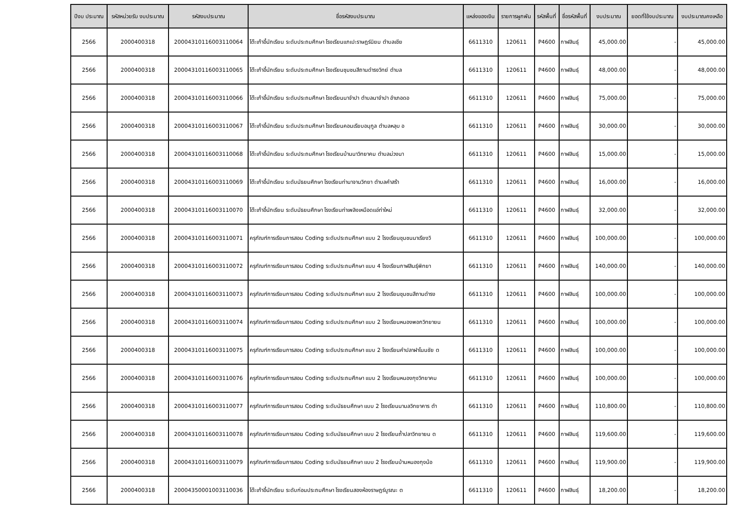| ปีงบ ประมาณ | รหัสหน่วยรับ งบประมาณ | รหัสงบประมาณ | ชื่อรหัสงบประมาณ | แหล่งของเงิน | รายการผูกพัน | รหัสพื้นที่ | ชื่อรหัสพื้นที่ | งบประมาณ | ยอดที่ใช้งบประมาณ | งบประมาณคงเหลือ |
| --- | --- | --- | --- | --- | --- | --- | --- | --- | --- | --- |
| 2566 | 2000400318 | 20004310116003110064 | โต๊ะเก้าอี้นักเรียน ระดับประถมศึกษา โรงเรียนแกเปะราษฎร์นิยม ตำบลเชีย | 6611310 | 120611 | P4600 | กาฬสินธุ์ | 45,000.00 | - | 45,000.00 |
| 2566 | 2000400318 | 20004310116003110065 | โต๊ะเก้าอี้นักเรียน ระดับประถมศึกษา โรงเรียนชุมชนสีถานดำรงวิทย์ ตำบล | 6611310 | 120611 | P4600 | กาฬสินธุ์ | 48,000.00 | - | 48,000.00 |
| 2566 | 2000400318 | 20004310116003110066 | โต๊ะเก้าอี้นักเรียน ระดับประถมศึกษา โรงเรียนนาจำปา ตำบลนาจำปา อำเภอดอ | 6611310 | 120611 | P4600 | กาฬสินธุ์ | 75,000.00 | - | 75,000.00 |
| 2566 | 2000400318 | 20004310116003110067 | โต๊ะเก้าอี้นักเรียน ระดับประถมศึกษา โรงเรียนคอนเรียบอนุกูล ตำบลหลุบ อ | 6611310 | 120611 | P4600 | กาฬสินธุ์ | 30,000.00 | - | 30,000.00 |
| 2566 | 2000400318 | 20004310116003110068 | โต๊ะเก้าอี้นักเรียน ระดับประถมศึกษา โรงเรียนบ้านนาวิทยาคม ตำบลม่วงนา | 6611310 | 120611 | P4600 | กาฬสินธุ์ | 15,000.00 | - | 15,000.00 |
| 2566 | 2000400318 | 20004310116003110069 | โต๊ะเก้าอี้นักเรียน ระดับมัธยมศึกษา โรงเรียนท่านาจานวิทยา ตำบลคำสร้า | 6611310 | 120611 | P4600 | กาฬสินธุ์ | 16,000.00 | - | 16,000.00 |
| 2566 | 2000400318 | 20004310116003110070 | โต๊ะเก้าอี้นักเรียน ระดับมัธยมศึกษา โรงเรียนท่าเพลิงเหมือดแอ่ท่าใหม่ | 6611310 | 120611 | P4600 | กาฬสินธุ์ | 32,000.00 | - | 32,000.00 |
| 2566 | 2000400318 | 20004310116003110071 | ครุภัณฑ์การเรียนการสอน Coding ระดับประถมศึกษา แบบ 2 โรงเรียนชุมชนนาเรียงวิ | 6611310 | 120611 | P4600 | กาฬสินธุ์ | 100,000.00 | - | 100,000.00 |
| 2566 | 2000400318 | 20004310116003110072 | ครุภัณฑ์การเรียนการสอน Coding ระดับประถมศึกษา แบบ 4 โรงเรียนกาฬสินธุ์พิทยา | 6611310 | 120611 | P4600 | กาฬสินธุ์ | 140,000.00 | - | 140,000.00 |
| 2566 | 2000400318 | 20004310116003110073 | ครุภัณฑ์การเรียนการสอน Coding ระดับประถมศึกษา แบบ 2 โรงเรียนชุมชนสีถานดำรง | 6611310 | 120611 | P4600 | กาฬสินธุ์ | 100,000.00 | - | 100,000.00 |
| 2566 | 2000400318 | 20004310116003110074 | ครุภัณฑ์การเรียนการสอน Coding ระดับประถมศึกษา แบบ 2 โรงเรียนหนองพอกวิทยายน | 6611310 | 120611 | P4600 | กาฬสินธุ์ | 100,000.00 | - | 100,000.00 |
| 2566 | 2000400318 | 20004310116003110075 | ครุภัณฑ์การเรียนการสอน Coding ระดับประถมศึกษา แบบ 2 โรงเรียนคำปลาฝาโนนชัย ต | 6611310 | 120611 | P4600 | กาฬสินธุ์ | 100,000.00 | - | 100,000.00 |
| 2566 | 2000400318 | 20004310116003110076 | ครุภัณฑ์การเรียนการสอน Coding ระดับประถมศึกษา แบบ 2 โรงเรียนหนองกุงวิทยาคม | 6611310 | 120611 | P4600 | กาฬสินธุ์ | 100,000.00 | - | 100,000.00 |
| 2566 | 2000400318 | 20004310116003110077 | ครุภัณฑ์การเรียนการสอน Coding ระดับมัธยมศึกษา แบบ 2 โรงเรียนนามลวิทยาคาร ตำ | 6611310 | 120611 | P4600 | กาฬสินธุ์ | 110,800.00 | - | 110,800.00 |
| 2566 | 2000400318 | 20004310116003110078 | ครุภัณฑ์การเรียนการสอน Coding ระดับมัธยมศึกษา แบบ 2 โรงเรียนถ้ำปลาวิทยายน ต | 6611310 | 120611 | P4600 | กาฬสินธุ์ | 119,600.00 | - | 119,600.00 |
| 2566 | 2000400318 | 20004310116003110079 | ครุภัณฑ์การเรียนการสอน Coding ระดับมัธยมศึกษา แบบ 2 โรงเรียนบ้านหนองกุงน้อ | 6611310 | 120611 | P4600 | กาฬสินธุ์ | 119,900.00 | - | 119,900.00 |
| 2566 | 2000400318 | 20004350001003110036 | โต๊ะเก้าอี้นักเรียน ระดับก่อนประถมศึกษา โรงเรียนสองห้องราษฎร์บูรณะ ต | 6611310 | 120611 | P4600 | กาฬสินธุ์ | 18,200.00 | - | 18,200.00 |